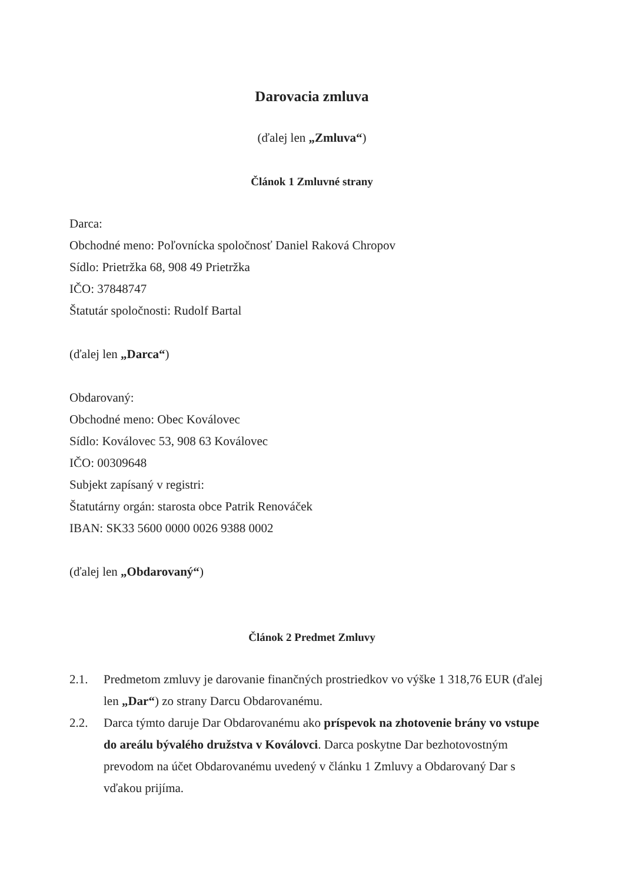Darovacia zmluva
(ďalej len „Zmluva“)
Článok 1 Zmluvné strany
Darca:
Obchodné meno: Poľovnícka spoločnosť Daniel Raková Chropov
Sídlo: Prietržka 68, 908 49 Prietržka
IČO: 37848747
Štatutár spoločnosti: Rudolf Bartal
(ďalej len „Darca“)
Obdarovaný:
Obchodné meno: Obec Koválovec
Sídlo: Koválovec 53, 908 63 Koválovec
IČO: 00309648
Subjekt zapísaný v registri:
Štatutárny orgán: starosta obce Patrik Renováček
IBAN: SK33 5600 0000 0026 9388 0002
(ďalej len „Obdarovaný“)
Článok 2 Predmet Zmluvy
2.1. Predmetom zmluvy je darovanie finančných prostriedkov vo výške 1 318,76 EUR (ďalej len „Dar“) zo strany Darcu Obdarovanému.
2.2. Darca týmto daruje Dar Obdarovanému ako príspevok na zhotovenie brány vo vstupe do areálu bývalého družstva v Koválovci. Darca poskytne Dar bezhotovostným prevodom na účet Obdarovanému uvedený v článku 1 Zmluvy a Obdarovaný Dar s vďakou prijíma.